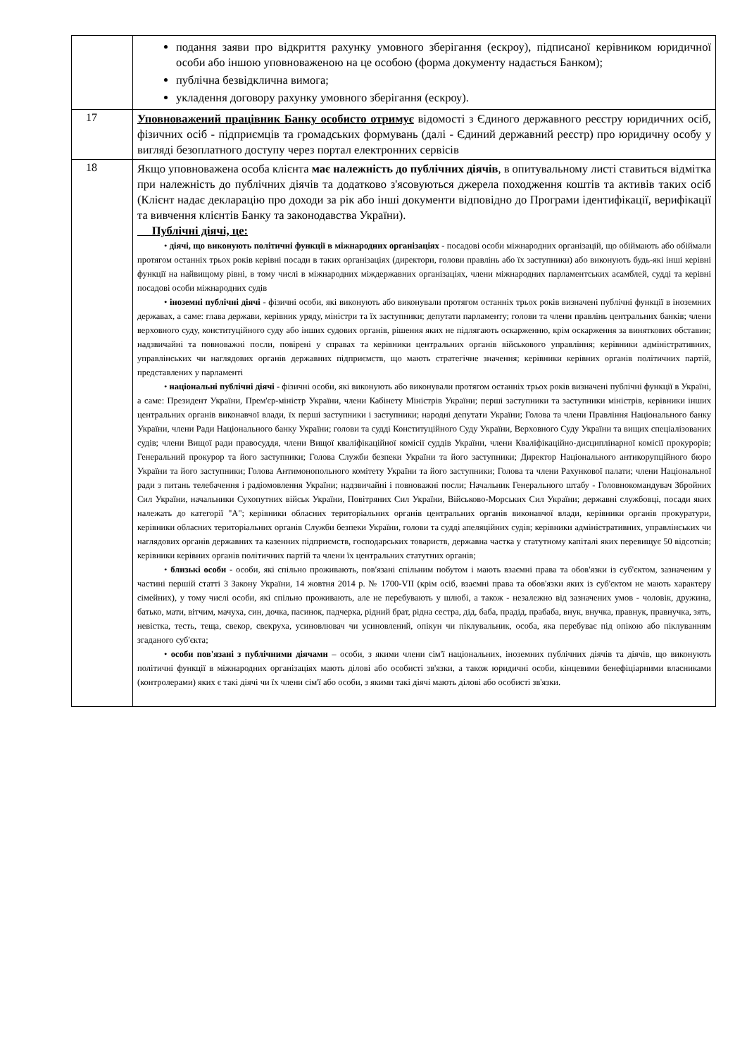| | подання заяви про відкриття рахунку умовного зберігання (ескроу), підписаної керівником юридичної особи або іншою уповноваженою на це особою (форма документу надається Банком); публічна безвідклична вимога; укладення договору рахунку умовного зберігання (ескроу). |
| 17 | Уповноважений працівник Банку особисто отримує відомості з Єдиного державного реєстру юридичних осіб, фізичних осіб - підприємців та громадських формувань (далі - Єдиний державний реєстр) про юридичну особу у вигляді безоплатного доступу через портал електронних сервісів |
| 18 | Якщо уповноважена особа клієнта має належність до публічних діячів , в опитувальному листі ставиться відмітка при належність до публічних діячів та додатково з'ясовуються джерела походження коштів та активів таких осіб (Клієнт надає декларацію про доходи за рік або інші документи відповідно до Програми ідентифікації, верифікації та вивчення клієнтів Банку та законодавства України). Публічні діячі, це: • діячі, що виконують політичні функції в міжнародних організаціях - посадові особи міжнародних організацій, що обіймають або обіймали протягом останніх трьох років керівні посади в таких організаціях (директори, голови правлінь або їх заступники) або виконують будь-які інші керівні функції на найвищому рівні, в тому числі в міжнародних міждержавних організаціях, члени міжнародних парламентських асамблей, судді та керівні посадові особи міжнародних судів • іноземні публічні діячі - фізичні особи, які виконують або виконували протягом останніх трьох років визначені публічні функції в іноземних державах, а саме: глава держави, керівник уряду, міністри та їх заступники; депутати парламенту; голови та члени правлінь центральних банків; члени верховного суду, конституційного суду або інших судових органів, рішення яких не підлягають оскарженню, крім оскарження за виняткових обставин; надзвичайні та повноважні посли, повірені у справах та керівники центральних органів військового управління; керівники адміністративних, управлінських чи наглядових органів державних підприємств, що мають стратегічне значення; керівники керівних органів політичних партій, представлених у парламенті • національні публічні діячі - фізичні особи, які виконують або виконували протягом останніх трьох років визначені публічні функції в Україні, а саме: Президент України, Прем'єр-міністр України, члени Кабінету Міністрів України; перші заступники та заступники міністрів, керівники інших центральних органів виконавчої влади, їх перші заступники і заступники; народні депутати України; Голова та члени Правління Національного банку України, члени Ради Національного банку України; голови та судді Конституційного Суду України, Верховного Суду України та вищих спеціалізованих судів; члени Вищої ради правосуддя, члени Вищої кваліфікаційної комісії суддів України, члени Кваліфікаційно-дисциплінарної комісії прокурорів; Генеральний прокурор та його заступники; Голова Служби безпеки України та його заступники; Директор Національного антикорупційного бюро України та його заступники; Голова Антимонопольного комітету України та його заступники; Голова та члени Рахункової палати; члени Національної ради з питань телебачення і радіомовлення України; надзвичайні і повноважні посли; Начальник Генерального штабу - Головнокомандувач Збройних Сил України, начальники Сухопутних військ України, Повітряних Сил України, Військово-Морських Сил України; державні службовці, посади яких належать до категорії "А"; керівники обласних територіальних органів центральних органів виконавчої влади, керівники органів прокуратури, керівники обласних територіальних органів Служби безпеки України, голови та судді апеляційних судів; керівники адміністративних, управлінських чи наглядових органів державних та казенних підприємств, господарських товариств, державна частка у статутному капіталі яких перевищує 50 відсотків; керівники керівних органів політичних партій та члени їх центральних статутних органів; • близькі особи - особи, які спільно проживають, пов'язані спільним побутом і мають взаємні права та обов'язки із суб'єктом, зазначеним у частині першій статті 3 Закону України, 14 жовтня 2014 р. № 1700-VII (крім осіб, взаємні права та обов'язки яких із суб'єктом не мають характеру сімейних), у тому числі особи, які спільно проживають, але не перебувають у шлюбі, а також - незалежно від зазначених умов - чоловік, дружина, батько, мати, вітчим, мачуха, син, дочка, пасинок, падчерка, рідний брат, рідна сестра, дід, баба, прадід, прабаба, внук, внучка, правнук, правнучка, зять, невістка, тесть, теща, свекор, свекруха, усиновлювач чи усиновлений, опікун чи піклувальник, особа, яка перебуває під опікою або піклуванням згаданого суб'єкта; • особи пов'язані з публічними діячами – особи, з якими члени сім'ї національних, іноземних публічних діячів та діячів, що виконують політичні функції в міжнародних організаціях мають ділові або особисті зв'язки, а також юридичні особи, кінцевими бенефіціарними власниками (контролерами) яких є такі діячі чи їх члени сім'ї або особи, з якими такі діячі мають ділові або особисті зв'язки. |